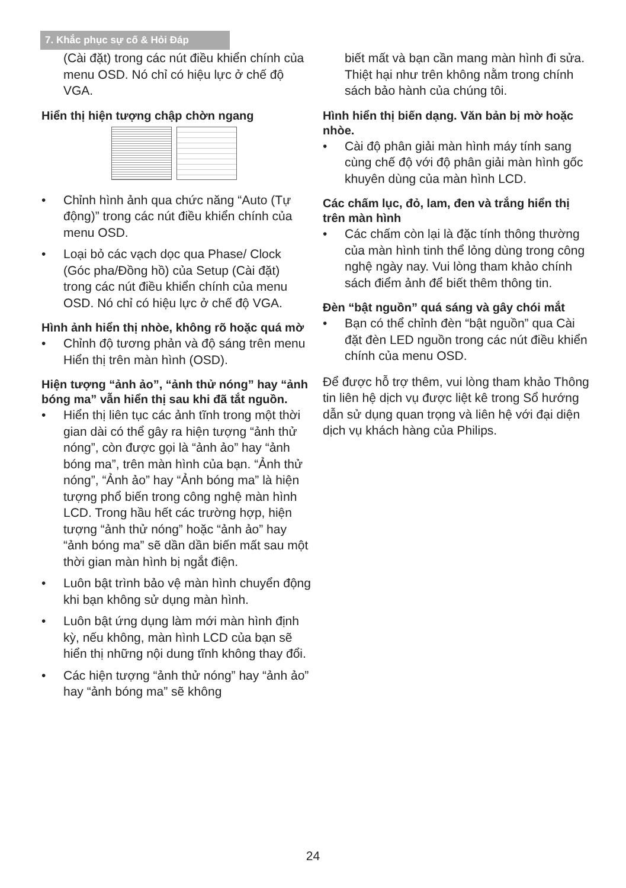7. Khắc phục sự cố & Hỏi Đáp
(Cài đặt) trong các nút điều khiển chính của menu OSD. Nó chỉ có hiệu lực ở chế độ VGA.
Hiển thị hiện tượng chập chờn ngang
• Chỉnh hình ảnh qua chức năng “Auto (Tự động)” trong các nút điều khiển chính của menu OSD.
• Loại bỏ các vạch dọc qua Phase/ Clock (Góc pha/Đồng hồ) của Setup (Cài đặt) trong các nút điều khiển chính của menu OSD. Nó chỉ có hiệu lực ở chế độ VGA.
Hình ảnh hiển thị nhòe, không rõ hoặc quá mờ
• Chỉnh độ tương phản và độ sáng trên menu Hiển thị trên màn hình (OSD).
Hiện tượng “ảnh ảo”, “ảnh thử nóng” hay “ảnh bóng ma” vẫn hiển thị sau khi đã tắt nguồn.
• Hiển thị liên tục các ảnh tĩnh trong một thời gian dài có thể gây ra hiện tượng “ảnh thử nóng”, còn được gọi là “ảnh ảo” hay “ảnh bóng ma”, trên màn hình của bạn. “Ảnh thử nóng”, “Ảnh ảo” hay “Ảnh bóng ma” là hiện tượng phổ biến trong công nghệ màn hình LCD. Trong hầu hết các trường hợp, hiện tượng “ảnh thử nóng” hoặc “ảnh ảo” hay “ảnh bóng ma” sẽ dần dần biến mất sau một thời gian màn hình bị ngắt điện.
• Luôn bật trình bảo vệ màn hình chuyển động khi bạn không sử dụng màn hình.
• Luôn bật ứng dụng làm mới màn hình định kỳ, nếu không, màn hình LCD của bạn sẽ hiển thị những nội dung tĩnh không thay đổi.
• Các hiện tượng “ảnh thử nóng” hay “ảnh ảo” hay “ảnh bóng ma” sẽ không
biết mất và bạn cần mang màn hình đi sửa. Thiệt hại như trên không nằm trong chính sách bảo hành của chúng tôi.
Hình hiển thị biến dạng. Văn bản bị mờ hoặc nhòe.
• Cài độ phân giải màn hình máy tính sang cùng chế độ với độ phân giải màn hình gốc khuyên dùng của màn hình LCD.
Các chấm lục, đỏ, lam, đen và trắng hiển thị trên màn hình
• Các chấm còn lại là đặc tính thông thường của màn hình tinh thể lỏng dùng trong công nghệ ngày nay. Vui lòng tham khảo chính sách điểm ảnh để biết thêm thông tin.
Đèn “bật nguồn” quá sáng và gây chói mắt
• Bạn có thể chỉnh đèn “bật nguồn” qua Cài đặt đèn LED nguồn trong các nút điều khiển chính của menu OSD.
Để được hỗ trợ thêm, vui lòng tham khảo Thông tin liên hệ dịch vụ được liệt kê trong Sổ hướng dẫn sử dụng quan trọng và liên hệ với đại diện dịch vụ khách hàng của Philips.
24